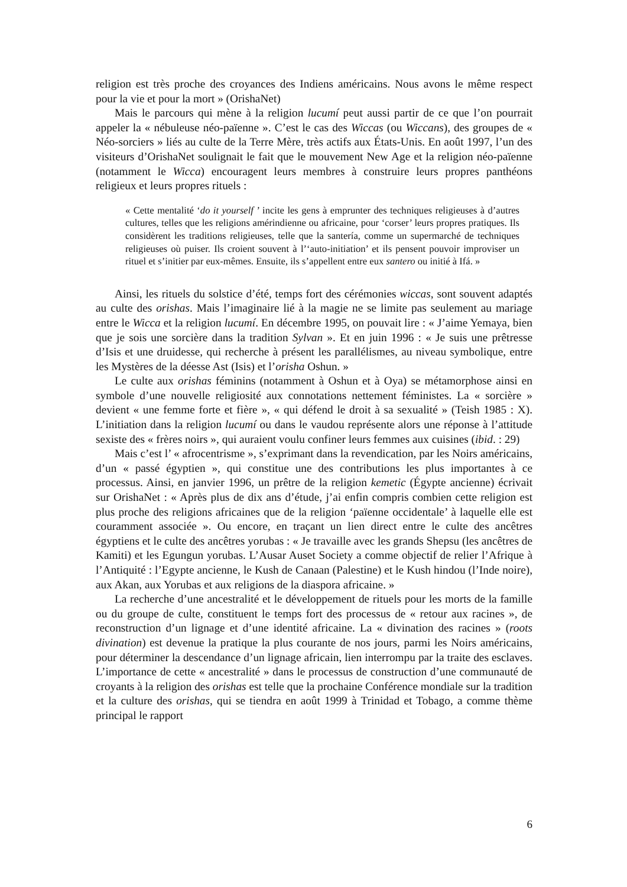religion est très proche des croyances des Indiens américains. Nous avons le même respect pour la vie et pour la mort » (OrishaNet)
Mais le parcours qui mène à la religion lucumí peut aussi partir de ce que l’on pourrait appeler la « nébuleuse néo-païenne ». C’est le cas des Wiccas (ou Wiccans), des groupes de « Néo-sorciers » liés au culte de la Terre Mère, très actifs aux États-Unis. En août 1997, l’un des visiteurs d’OrishaNet soulignait le fait que le mouvement New Age et la religion néo-païenne (notamment le Wicca) encouragent leurs membres à construire leurs propres panthéons religieux et leurs propres rituels :
« Cette mentalité ‘do it yourself ’ incite les gens à emprunter des techniques religieuses à d’autres cultures, telles que les religions amérindienne ou africaine, pour ‘corser’ leurs propres pratiques. Ils considèrent les traditions religieuses, telle que la santería, comme un supermarché de techniques religieuses où puiser. Ils croient souvent à l’‘auto-initiation’ et ils pensent pouvoir improviser un rituel et s’initier par eux-mêmes. Ensuite, ils s’appellent entre eux santero ou initié à Ifá. »
Ainsi, les rituels du solstice d’été, temps fort des cérémonies wiccas, sont souvent adaptés au culte des orishas. Mais l’imaginaire lié à la magie ne se limite pas seulement au mariage entre le Wicca et la religion lucumí. En décembre 1995, on pouvait lire : « J’aime Yemaya, bien que je sois une sorcière dans la tradition Sylvan ». Et en juin 1996 : « Je suis une prêtresse d’Isis et une druidesse, qui recherche à présent les parallélismes, au niveau symbolique, entre les Mystères de la déesse Ast (Isis) et l’orisha Oshun. »
Le culte aux orishas féminins (notamment à Oshun et à Oya) se métamorphose ainsi en symbole d’une nouvelle religiosité aux connotations nettement féministes. La « sorcière » devient « une femme forte et fière », « qui défend le droit à sa sexualité » (Teish 1985 : X). L’initiation dans la religion lucumí ou dans le vaudou représente alors une réponse à l’attitude sexiste des « frères noirs », qui auraient voulu confiner leurs femmes aux cuisines (ibid. : 29)
Mais c’est l’ « afrocentrisme », s’exprimant dans la revendication, par les Noirs américains, d’un « passé égyptien », qui constitue une des contributions les plus importantes à ce processus. Ainsi, en janvier 1996, un prêtre de la religion kemetic (Égypte ancienne) écrivait sur OrishaNet : « Après plus de dix ans d’étude, j’ai enfin compris combien cette religion est plus proche des religions africaines que de la religion ‘païenne occidentale’ à laquelle elle est couramment associée ». Ou encore, en traçant un lien direct entre le culte des ancêtres égyptiens et le culte des ancêtres yorubas : « Je travaille avec les grands Shepsu (les ancêtres de Kamiti) et les Egungun yorubas. L’Ausar Auset Society a comme objectif de relier l’Afrique à l’Antiquité : l’Egypte ancienne, le Kush de Canaan (Palestine) et le Kush hindou (l’Inde noire), aux Akan, aux Yorubas et aux religions de la diaspora africaine. »
La recherche d’une ancestralité et le développement de rituels pour les morts de la famille ou du groupe de culte, constituent le temps fort des processus de « retour aux racines », de reconstruction d’un lignage et d’une identité africaine. La « divination des racines » (roots divination) est devenue la pratique la plus courante de nos jours, parmi les Noirs américains, pour déterminer la descendance d’un lignage africain, lien interrompu par la traite des esclaves. L’importance de cette « ancestralité » dans le processus de construction d’une communauté de croyants à la religion des orishas est telle que la prochaine Conférence mondiale sur la tradition et la culture des orishas, qui se tiendra en août 1999 à Trinidad et Tobago, a comme thème principal le rapport
6